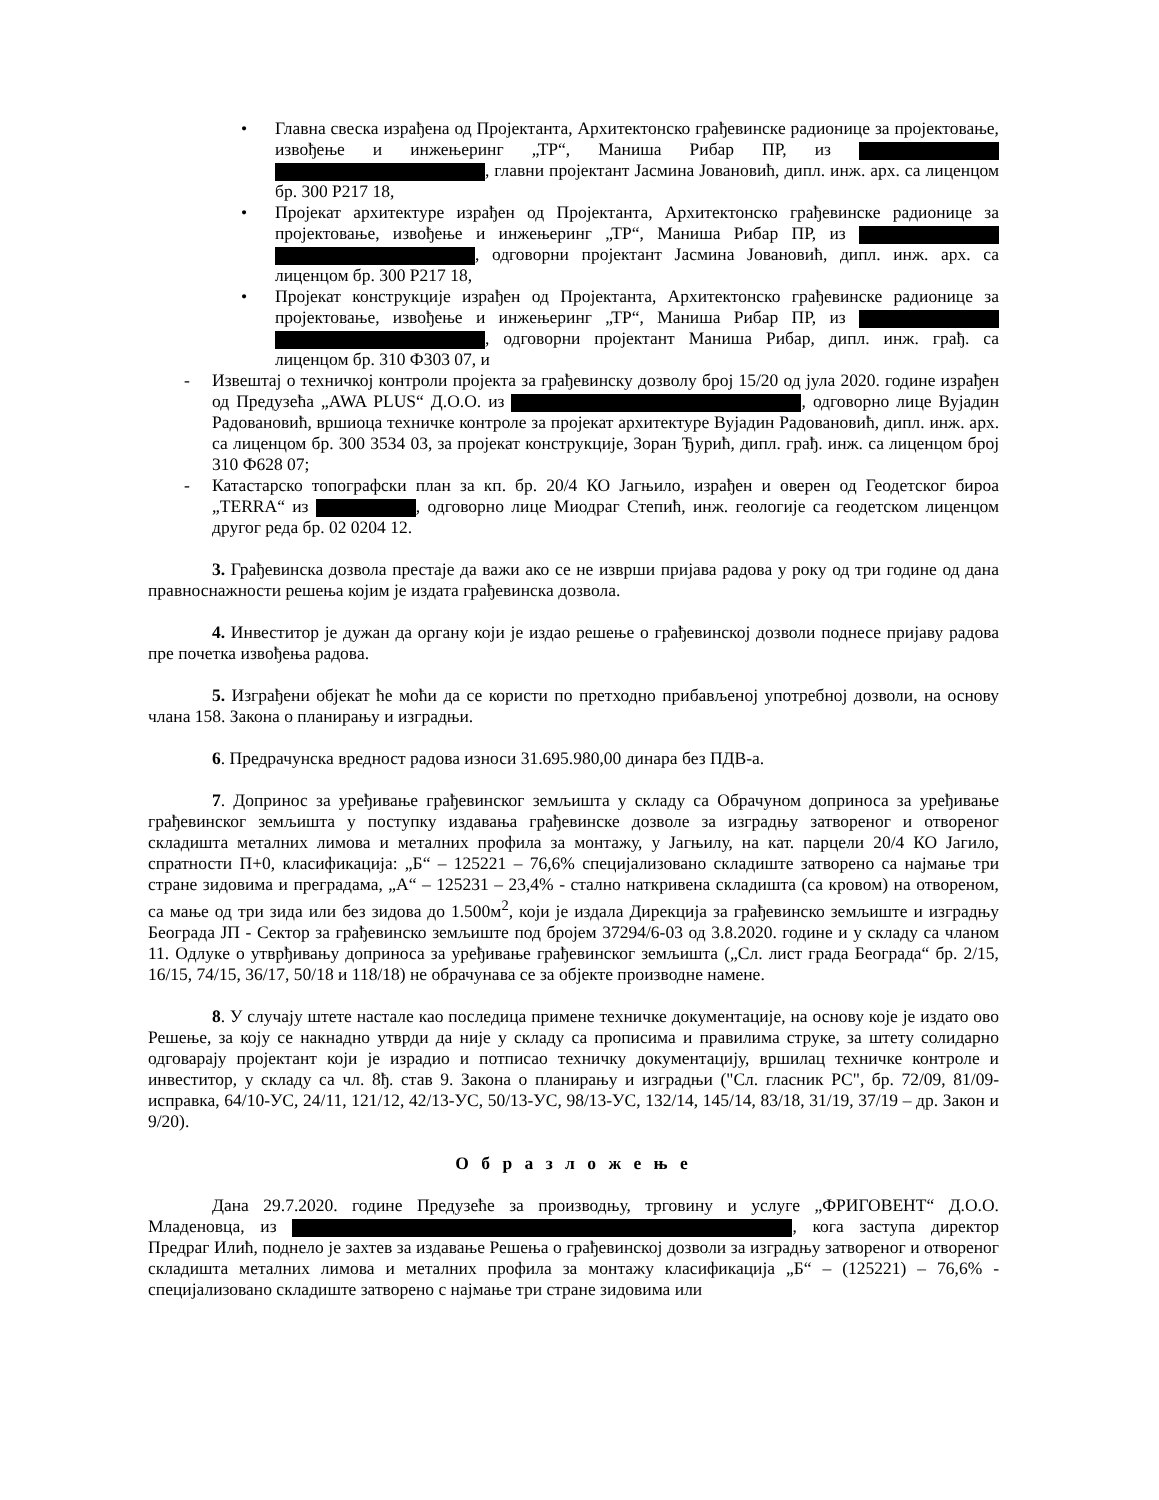• Главна свеска израђена од Пројектанта, Архитектонско грађевинске радионице за пројектовање, извођење и инжењеринг „ТР“, Маниша Рибар ПР, из , главни пројектант Јасмина Јовановић, дипл. инж. арх. са лиценцом бр. 300 Р217 18,
• Пројекат архитектуре израђен од Пројектанта, Архитектонско грађевинске радионице за пројектовање, извођење и инжењеринг „ТР“, Маниша Рибар ПР, из , одговорни пројектант Јасмина Јовановић, дипл. инж. арх. са лиценцом бр. 300 Р217 18,
• Пројекат конструкције израђен од Пројектанта, Архитектонско грађевинске радионице за пројектовање, извођење и инжењеринг „ТР“, Маниша Рибар ПР, из , одговорни пројектант Маниша Рибар, дипл. инж. грађ. са лиценцом бр. 310 Ф303 07, и
- Извештај о техничкој контроли пројекта за грађевинску дозволу број 15/20 од јула 2020. године израђен од Предузећа „AWA PLUS“ Д.О.О. из , одговорно лице Вујадин Радовановић, вршиоца техничке контроле за пројекат архитектуре Вујадин Радовановић, дипл. инж. арх. са лиценцом бр. 300 3534 03, за пројекат конструкције, Зоран Ђурић, дипл. грађ. инж. са лиценцом број 310 Ф628 07;
- Катастарско топографски план за кп. бр. 20/4 КО Јагњило, израђен и оверен од Геодетског бироа „TERRA“ из , одговорно лице Миодраг Степић, инж. геологије са геодетском лиценцом другог реда бр. 02 0204 12.
3. Грађевинска дозвола престаје да важи ако се не изврши пријава радова у року од три године од дана правноснажности решења којим је издата грађевинска дозвола.
4. Инвеститор је дужан да органу који је издао решење о грађевинској дозволи поднесе пријаву радова пре почетка извођења радова.
5. Изграђени објекат ће моћи да се користи по претходно прибављеној употребној дозволи, на основу члана 158. Закона о планирању и изградњи.
6. Предрачунска вредност радова износи 31.695.980,00 динара без ПДВ-а.
7. Допринос за уређивање грађевинског земљишта у складу са Обрачуном доприноса за уређивање грађевинског земљишта у поступку издавања грађевинске дозволе за изградњу затвореног и отвореног складишта металних лимова и металних профила за монтажу, у Јагњилу, на кат. парцели 20/4 КО Јагило, спратности П+0, класификација: „Б“ – 125221 – 76,6% специјализовано складиште затворено са најмање три стране зидовима и преградама, „А“ – 125231 – 23,4% - стално наткривена складишта (са кровом) на отвореном, са мање од три зида или без зидова до 1.500м<sup>2</sup>, који је издала Дирекција за грађевинско земљиште и изградњу Београда ЈП - Сектор за грађевинско земљиште под бројем 37294/6-03 од 3.8.2020. године и у складу са чланом 11. Одлуке о утврђивању доприноса за уређивање грађевинског земљишта („Сл. лист града Београда“ бр. 2/15, 16/15, 74/15, 36/17, 50/18 и 118/18) не обрачунава се за објекте производне намене.
8. У случају штете настале као последица примене техничке документације, на основу које је издато ово Решење, за коју се накнадно утврди да није у складу са прописима и правилима струке, за штету солидарно одговарају пројектант који је израдио и потписао техничку документацију, вршилац техничке контроле и инвеститор, у складу са чл. 8ђ. став 9. Закона о планирању и изградњи ("Сл. гласник РС", бр. 72/09, 81/09-исправка, 64/10-УС, 24/11, 121/12, 42/13-УС, 50/13-УС, 98/13-УС, 132/14, 145/14, 83/18, 31/19, 37/19 – др. Закон и 9/20).
О б р а з л о ж е њ е
Дана 29.7.2020. године Предузеће за производњу, трговину и услуге „ФРИГОВЕНТ“ Д.О.О. Младеновца, из , кога заступа директор Предраг Илић, поднело је захтев за издавање Решења о грађевинској дозволи за изградњу затвореног и отвореног складишта металних лимова и металних профила за монтажу класификација „Б“ – (125221) – 76,6% - специјализовано складиште затворено с најмање три стране зидовима или